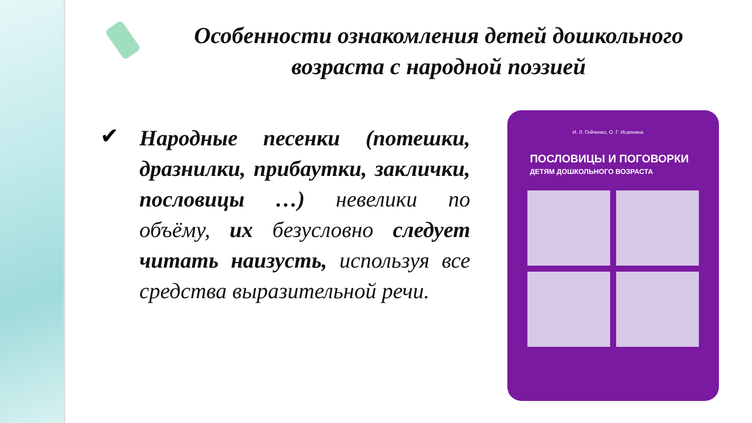Особенности ознакомления детей дошкольного возраста с народной поэзией
✔
Народные песенки (потешки, дразнилки, прибаутки, заклички, пословицы …) невелики по объёму, их безусловно следует читать наизусть, используя все средства выразительной речи.
И. Л. Гейченко, О. Г. Исаянина
ПОСЛОВИЦЫ И ПОГОВОРКИ
ДЕТЯМ ДОШКОЛЬНОГО ВОЗРАСТА